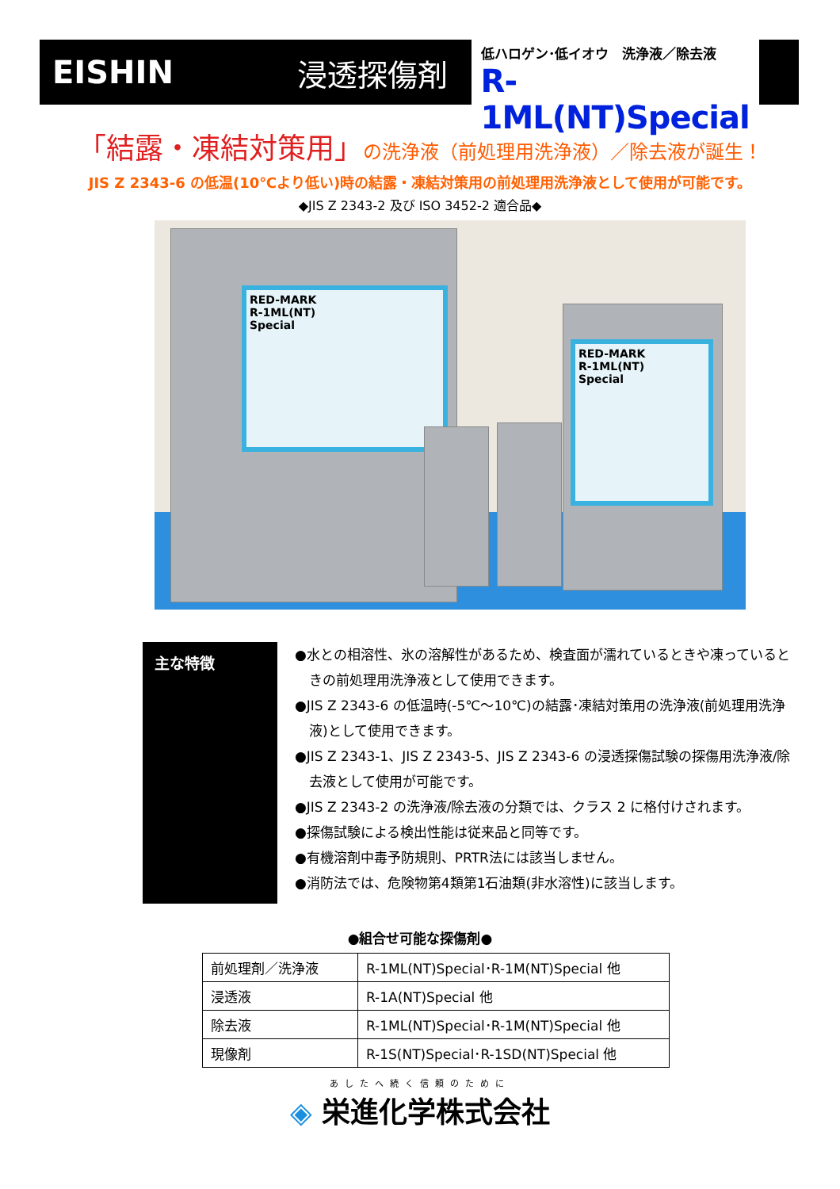EISHIN 浸透探傷剤
低ハロゲン･低イオウ　洗浄液／除去液
R-1ML(NT)Special
「結露・凍結対策用」の洗浄液（前処理用洗浄液）／除去液が誕生！
JIS Z 2343-6 の低温(10℃より低い)時の結露・凍結対策用の前処理用洗浄液として使用が可能です。
◆JIS Z 2343-2 及び ISO 3452-2 適合品◆
RED-MARK
R-1ML(NT)
Special
RED-MARK
R-1ML(NT)
Special
主な特徴
●水との相溶性、氷の溶解性があるため、検査面が濡れているときや凍っているときの前処理用洗浄液として使用できます。
●JIS Z 2343-6 の低温時(-5℃～10℃)の結露･凍結対策用の洗浄液(前処理用洗浄液)として使用できます。
●JIS Z 2343-1、JIS Z 2343-5、JIS Z 2343-6 の浸透探傷試験の探傷用洗浄液/除去液として使用が可能です。
●JIS Z 2343-2 の洗浄液/除去液の分類では、クラス 2 に格付けされます。
●探傷試験による検出性能は従来品と同等です。
●有機溶剤中毒予防規則、PRTR法には該当しません。
●消防法では、危険物第4類第1石油類(非水溶性)に該当します。
●組合せ可能な探傷剤●
| 前処理剤／洗浄液 | R-1ML(NT)Special･R-1M(NT)Special 他 |
| 浸透液 | R-1A(NT)Special 他 |
| 除去液 | R-1ML(NT)Special･R-1M(NT)Special 他 |
| 現像剤 | R-1S(NT)Special･R-1SD(NT)Special 他 |
あしたへ続く信頼のために
◈ 栄進化学株式会社